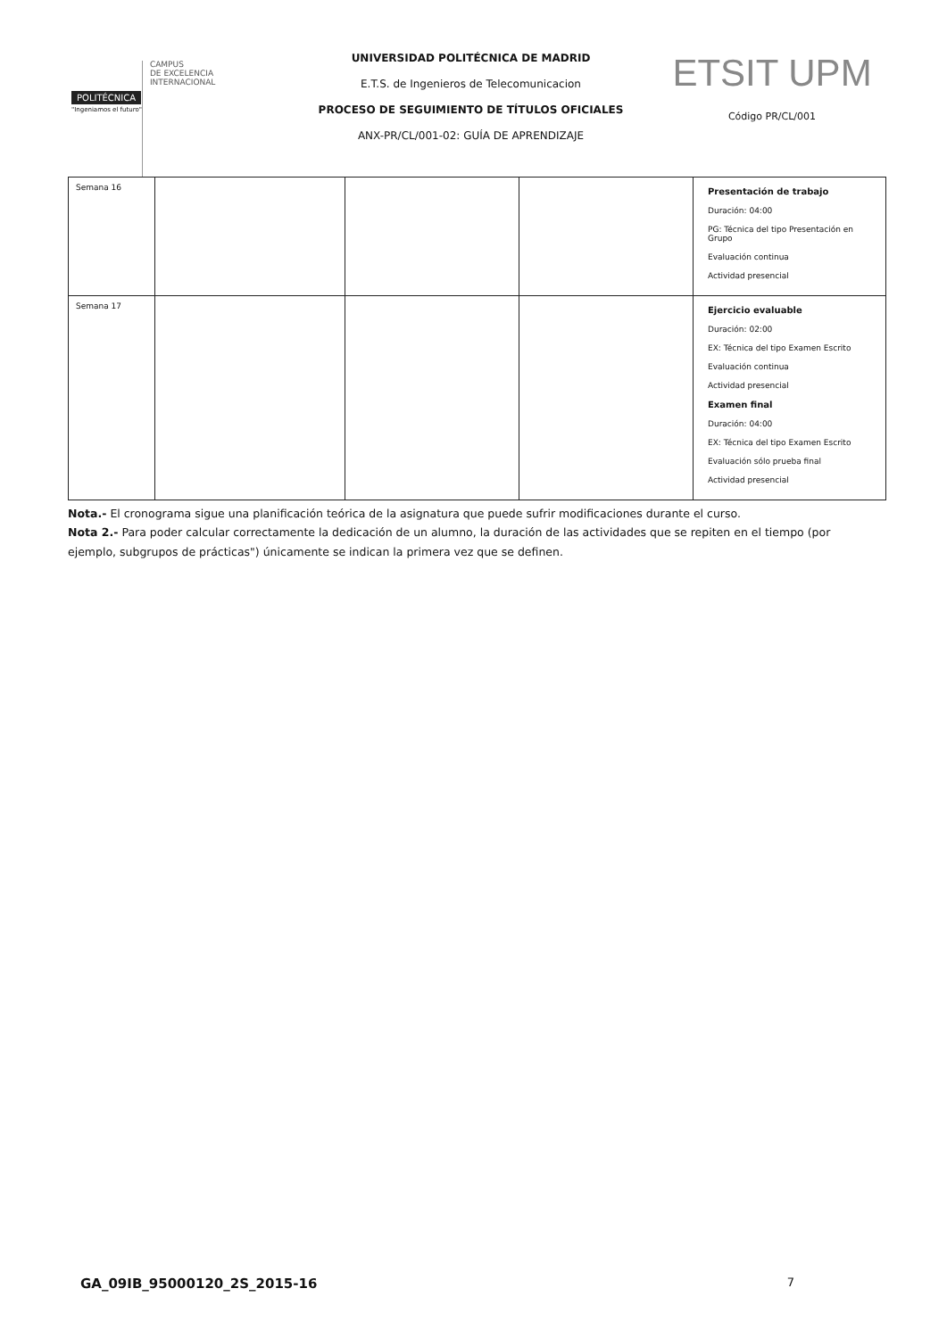POLITÉCNICA
"Ingeniamos el futuro"
CAMPUS
DE EXCELENCIA
INTERNACIONAL
UNIVERSIDAD POLITÉCNICA DE MADRID
E.T.S. de Ingenieros de Telecomunicacion
PROCESO DE SEGUIMIENTO DE TÍTULOS OFICIALES
ANX-PR/CL/001-02: GUÍA DE APRENDIZAJE
ETSIT UPM
Código PR/CL/001
| Semana 16 | | | | Presentación de trabajo Duración: 04:00 PG: Técnica del tipo Presentación en Grupo Evaluación continua Actividad presencial |
| Semana 17 | | | | Ejercicio evaluable Duración: 02:00 EX: Técnica del tipo Examen Escrito Evaluación continua Actividad presencial Examen final Duración: 04:00 EX: Técnica del tipo Examen Escrito Evaluación sólo prueba final Actividad presencial |
Nota.- El cronograma sigue una planificación teórica de la asignatura que puede sufrir modificaciones durante el curso.
Nota 2.- Para poder calcular correctamente la dedicación de un alumno, la duración de las actividades que se repiten en el tiempo (por ejemplo, subgrupos de prácticas") únicamente se indican la primera vez que se definen.
GA_09IB_95000120_2S_2015-16 7